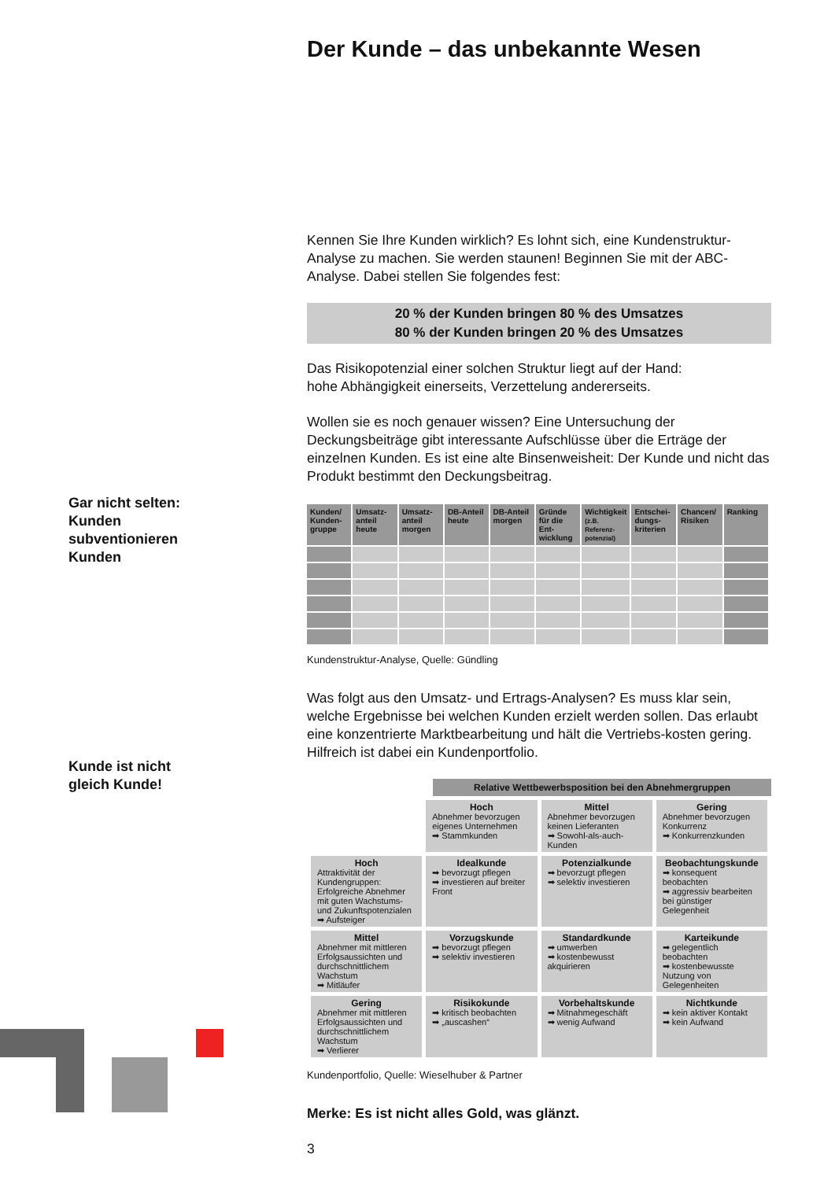Gar nicht selten:
Kunden
subventionieren
Kunden
Kunde ist nicht
gleich Kunde!
Der Kunde – das unbekannte Wesen
Kennen Sie Ihre Kunden wirklich? Es lohnt sich, eine Kundenstruktur-Analyse zu machen. Sie werden staunen! Beginnen Sie mit der ABC-Analyse. Dabei stellen Sie folgendes fest:
20 % der Kunden bringen 80 % des Umsatzes
80 % der Kunden bringen 20 % des Umsatzes
Das Risikopotenzial einer solchen Struktur liegt auf der Hand:
hohe Abhängigkeit einerseits, Verzettelung andererseits.
Wollen sie es noch genauer wissen? Eine Untersuchung der Deckungsbeiträge gibt interessante Aufschlüsse über die Erträge der einzelnen Kunden. Es ist eine alte Binsenweisheit: Der Kunde und nicht das Produkt bestimmt den Deckungsbeitrag.
| Kunden/ Kunden-gruppe | Umsatz-anteil heute | Umsatz-anteil morgen | DB-Anteil heute | DB-Anteil morgen | Gründe für die Ent-wicklung | Wichtigkeit (z.B. Referenz-potenzial) | Entschei-dungs-kriterien | Chancen/ Risiken | Ranking |
| --- | --- | --- | --- | --- | --- | --- | --- | --- | --- |
Kundenstruktur-Analyse, Quelle: Gündling
Was folgt aus den Umsatz- und Ertrags-Analysen? Es muss klar sein, welche Ergebnisse bei welchen Kunden erzielt werden sollen. Das erlaubt eine konzentrierte Marktbearbeitung und hält die Vertriebs-kosten gering. Hilfreich ist dabei ein Kundenportfolio.
Relative Wettbewerbsposition bei den Abnehmergruppen
| | Hoch Abnehmer bevorzugen eigenes Unternehmen ➡ Stammkunden | Mittel Abnehmer bevorzugen keinen Lieferanten ➡ Sowohl-als-auch-Kunden | Gering Abnehmer bevorzugen Konkurrenz ➡ Konkurrenzkunden |
| Hoch Attraktivität der Kundengruppen: Erfolgreiche Abnehmer mit guten Wachstums- und Zukunftspotenzialen ➡ Aufsteiger | Idealkunde ➡ bevorzugt pflegen ➡ investieren auf breiter Front | Potenzialkunde ➡ bevorzugt pflegen ➡ selektiv investieren | Beobachtungskunde ➡ konsequent beobachten ➡ aggressiv bearbeiten bei günstiger Gelegenheit |
| Mittel Abnehmer mit mittleren Erfolgsaussichten und durchschnittlichem Wachstum ➡ Mitläufer | Vorzugskunde ➡ bevorzugt pflegen ➡ selektiv investieren | Standardkunde ➡ umwerben ➡ kostenbewusst akquirieren | Karteikunde ➡ gelegentlich beobachten ➡ kostenbewusste Nutzung von Gelegenheiten |
| Gering Abnehmer mit mittleren Erfolgsaussichten und durchschnittlichem Wachstum ➡ Verlierer | Risikokunde ➡ kritisch beobachten ➡ „auscashen“ | Vorbehaltskunde ➡ Mitnahmegeschäft ➡ wenig Aufwand | Nichtkunde ➡ kein aktiver Kontakt ➡ kein Aufwand |
Kundenportfolio, Quelle: Wieselhuber & Partner
Merke: Es ist nicht alles Gold, was glänzt.
3